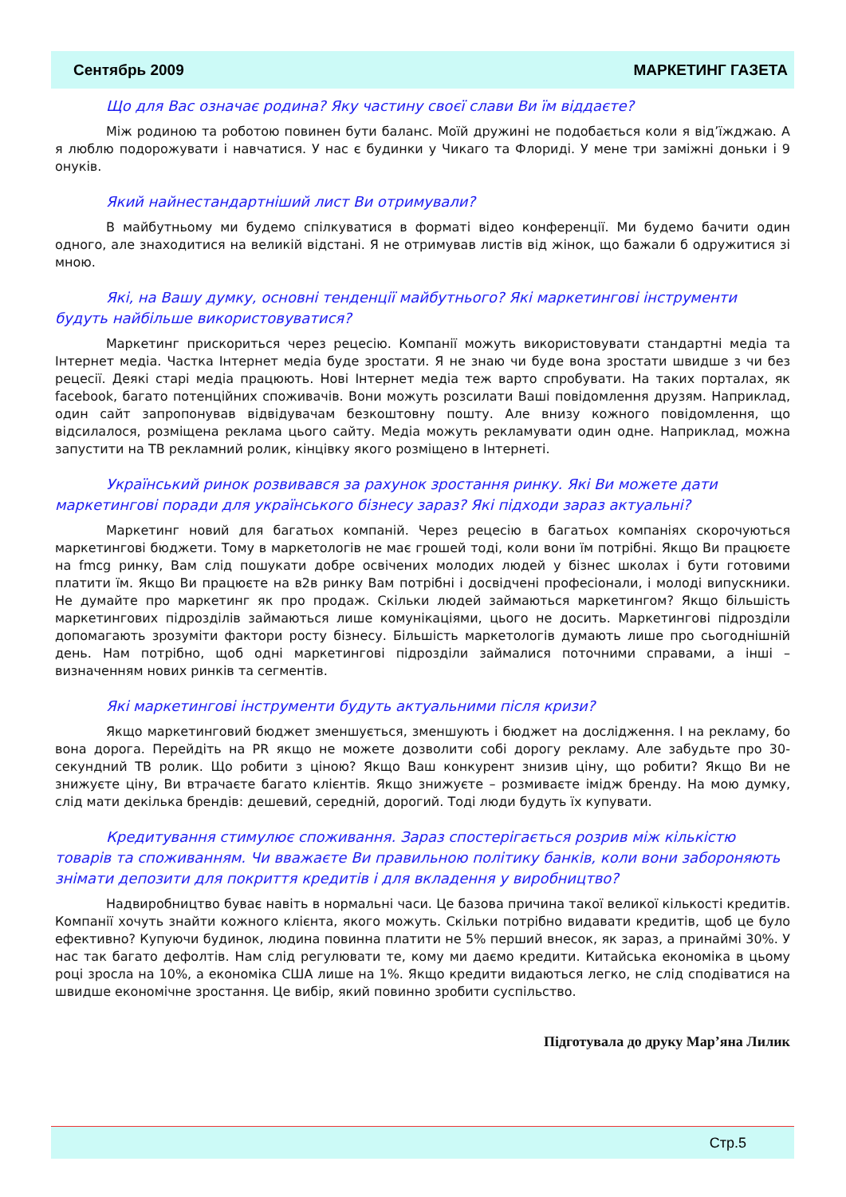Сентябрь 2009 МАРКЕТИНГ ГАЗЕТА
Що для Вас означає родина? Яку частину своєї слави Ви їм віддаєте?
Між родиною та роботою повинен бути баланс. Моїй дружині не подобається коли я від’їжджаю. А я люблю подорожувати і навчатися. У нас є будинки у Чикаго та Флориді. У мене три заміжні доньки і 9 онуків.
Який найнестандартніший лист Ви отримували?
В майбутньому ми будемо спілкуватися в форматі відео конференції. Ми будемо бачити один одного, але знаходитися на великій відстані. Я не отримував листів від жінок, що бажали б одружитися зі мною.
Які, на Вашу думку, основні тенденції майбутнього? Які маркетингові інструменти будуть найбільше використовуватися?
Маркетинг прискориться через рецесію. Компанії можуть використовувати стандартні медіа та Інтернет медіа. Частка Інтернет медіа буде зростати. Я не знаю чи буде вона зростати швидше з чи без рецесії. Деякі старі медіа працюють. Нові Інтернет медіа теж варто спробувати. На таких порталах, як facebook, багато потенційних споживачів. Вони можуть розсилати Ваші повідомлення друзям. Наприклад, один сайт запропонував відвідувачам безкоштовну пошту. Але внизу кожного повідомлення, що відсилалося, розміщена реклама цього сайту. Медіа можуть рекламувати один одне. Наприклад, можна запустити на ТВ рекламний ролик, кінцівку якого розміщено в Інтернеті.
Український ринок розвивався за рахунок зростання ринку. Які Ви можете дати маркетингові поради для українського бізнесу зараз? Які підходи зараз актуальні?
Маркетинг новий для багатьох компаній. Через рецесію в багатьох компаніях скорочуються маркетингові бюджети. Тому в маркетологів не має грошей тоді, коли вони їм потрібні. Якщо Ви працюєте на fmcg ринку, Вам слід пошукати добре освічених молодих людей у бізнес школах і бути готовими платити їм. Якщо Ви працюєте на в2в ринку Вам потрібні і досвідчені професіонали, і молоді випускники. Не думайте про маркетинг як про продаж. Скільки людей займаються маркетингом? Якщо більшість маркетингових підрозділів займаються лише комунікаціями, цього не досить. Маркетингові підрозділи допомагають зрозуміти фактори росту бізнесу. Більшість маркетологів думають лише про сьогоднішній день. Нам потрібно, щоб одні маркетингові підрозділи займалися поточними справами, а інші – визначенням нових ринків та сегментів.
Які маркетингові інструменти будуть актуальними після кризи?
Якщо маркетинговий бюджет зменшується, зменшують і бюджет на дослідження. І на рекламу, бо вона дорога. Перейдіть на PR якщо не можете дозволити собі дорогу рекламу. Але забудьте про 30-секундний ТВ ролик. Що робити з ціною? Якщо Ваш конкурент знизив ціну, що робити? Якщо Ви не знижуєте ціну, Ви втрачаєте багато клієнтів. Якщо знижуєте – розмиваєте імідж бренду. На мою думку, слід мати декілька брендів: дешевий, середній, дорогий. Тоді люди будуть їх купувати.
Кредитування стимулює споживання. Зараз спостерігається розрив між кількістю товарів та споживанням. Чи вважаєте Ви правильною політику банків, коли вони забороняють знімати депозити для покриття кредитів і для вкладення у виробництво?
Надвиробництво буває навіть в нормальні часи. Це базова причина такої великої кількості кредитів. Компанії хочуть знайти кожного клієнта, якого можуть. Скільки потрібно видавати кредитів, щоб це було ефективно? Купуючи будинок, людина повинна платити не 5% перший внесок, як зараз, а принаймі 30%. У нас так багато дефолтів. Нам слід регулювати те, кому ми даємо кредити. Китайська економіка в цьому році зросла на 10%, а економіка США лише на 1%. Якщо кредити видаються легко, не слід сподіватися на швидше економічне зростання. Це вибір, який повинно зробити суспільство.
Підготувала до друку Мар’яна Лилик
Стр.5